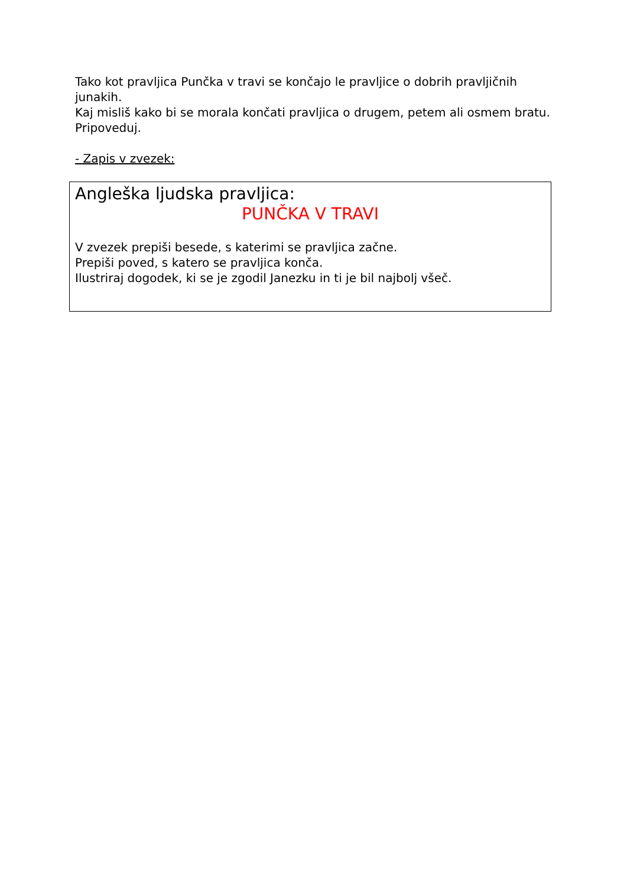Tako kot pravljica Punčka v travi se končajo le pravljice o dobrih pravljičnih junakih.
Kaj misliš kako bi se morala končati pravljica o drugem, petem ali osmem bratu. Pripoveduj.
- Zapis v zvezek:
Angleška ljudska pravljica:
PUNČKA V TRAVI
V zvezek prepiši besede, s katerimi se pravljica začne.
Prepiši poved, s katero se pravljica konča.
Ilustriraj dogodek, ki se je zgodil Janezku in ti je bil najbolj všeč.